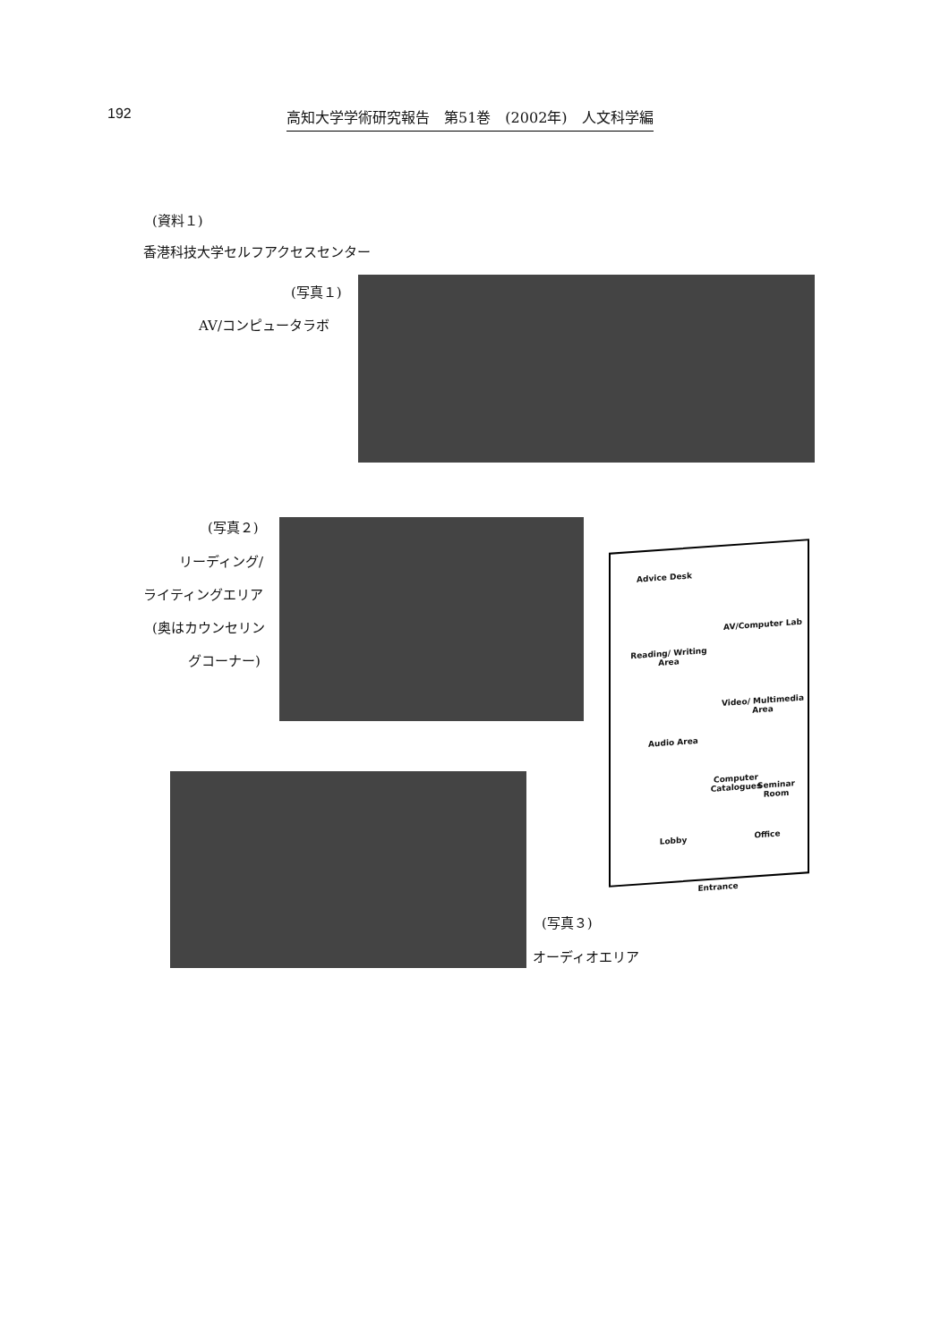192 高知大学学術研究報告　第51巻　(2002年)　人文科学編
(資料１)
香港科技大学セルフアクセスセンター
(写真１)
AV/コンピュータラボ
(写真２)
リーディング/
ライティングエリア
(奥はカウンセリン
グコーナー)
Advice Desk
AV/Computer Lab
Reading/ Writing Area
Video/ Multimedia Area
Audio Area
Computer Catalogues
Seminar Room
Lobby Office
Entrance
(写真３)
オーディオエリア